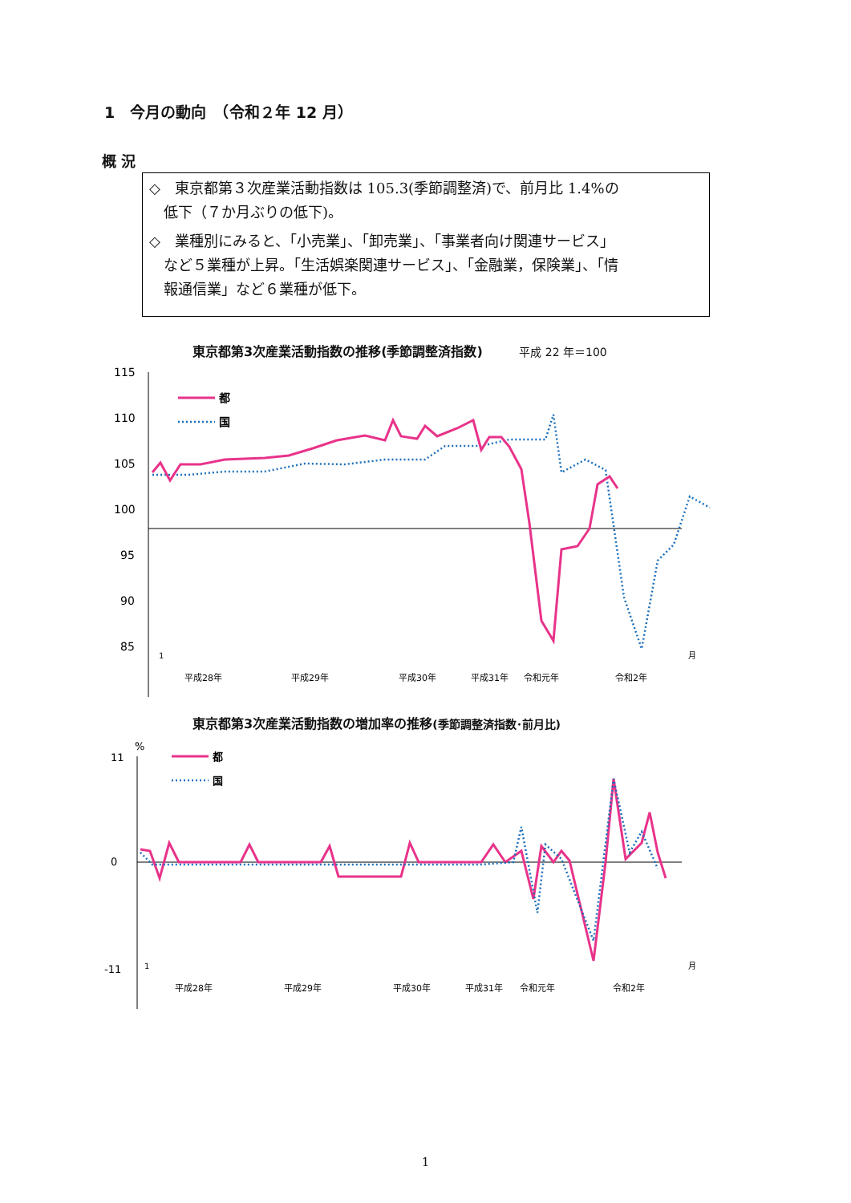1　今月の動向　（令和２年 12 月）
概 況
◇　東京都第３次産業活動指数は 105.3(季節調整済)で、前月比 1.4%の
　低下（７か月ぶりの低下)。
◇　業種別にみると、「小売業」、「卸売業」、「事業者向け関連サービス」
　など５業種が上昇。「生活娯楽関連サービス」、「金融業，保険業」、「情
　報通信業」など６業種が低下。
東京都第3次産業活動指数の推移(季節調整済指数) 平成 22 年＝100
115
110
105
100
95
90
85
都
国
1
月
平成28年
平成29年
平成30年
平成31年
令和元年
令和2年
東京都第3次産業活動指数の増加率の推移(季節調整済指数･前月比)
%
11
0
-11
都
国
1
月
平成28年
平成29年
平成30年
平成31年
令和元年
令和2年
1